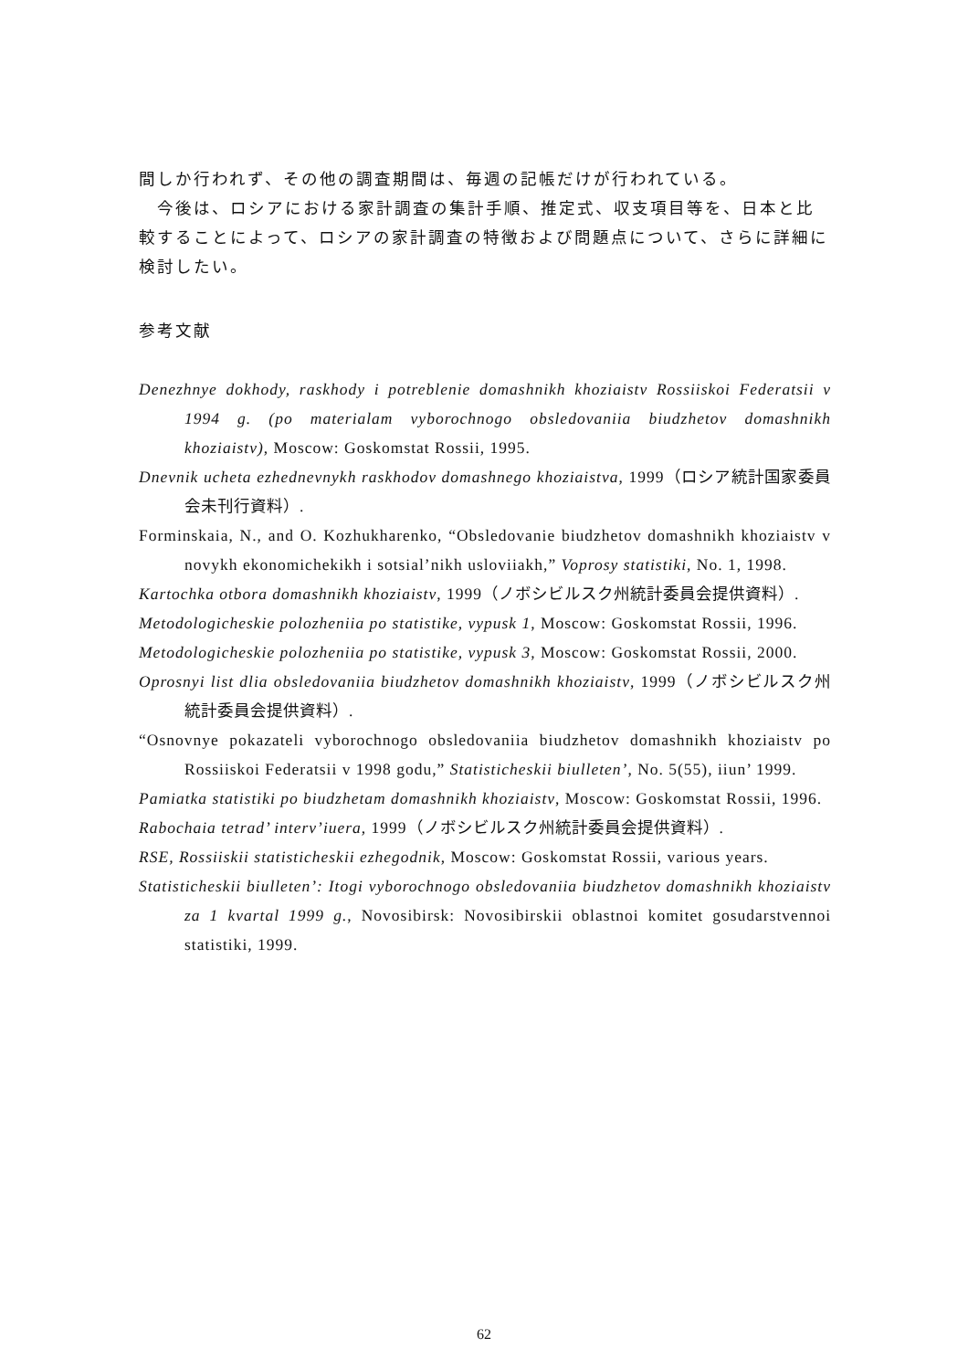間しか行われず、その他の調査期間は、毎週の記帳だけが行われている。
　今後は、ロシアにおける家計調査の集計手順、推定式、収支項目等を、日本と比較することによって、ロシアの家計調査の特徴および問題点について、さらに詳細に検討したい。
参考文献
Denezhnye dokhody, raskhody i potreblenie domashnikh khoziaistv Rossiiskoi Federatsii v 1994 g. (po materialam vyborochnogo obsledovaniia biudzhetov domashnikh khoziaistv), Moscow: Goskomstat Rossii, 1995.
Dnevnik ucheta ezhednevnykh raskhodov domashnego khoziaistva, 1999（ロシア統計国家委員会未刊行資料）.
Forminskaia, N., and O. Kozhukharenko, “Obsledovanie biudzhetov domashnikh khoziaistv v novykh ekonomichekikh i sotsial’nikh usloviiakh,” Voprosy statistiki, No. 1, 1998.
Kartochka otbora domashnikh khoziaistv, 1999（ノボシビルスク州統計委員会提供資料）.
Metodologicheskie polozheniia po statistike, vypusk 1, Moscow: Goskomstat Rossii, 1996.
Metodologicheskie polozheniia po statistike, vypusk 3, Moscow: Goskomstat Rossii, 2000.
Oprosnyi list dlia obsledovaniia biudzhetov domashnikh khoziaistv, 1999（ノボシビルスク州統計委員会提供資料）.
“Osnovnye pokazateli vyborochnogo obsledovaniia biudzhetov domashnikh khoziaistv po Rossiiskoi Federatsii v 1998 godu,” Statisticheskii biulleten’, No. 5(55), iiun’ 1999.
Pamiatka statistiki po biudzhetam domashnikh khoziaistv, Moscow: Goskomstat Rossii, 1996.
Rabochaia tetrad’ interv’iuera, 1999（ノボシビルスク州統計委員会提供資料）.
RSE, Rossiiskii statisticheskii ezhegodnik, Moscow: Goskomstat Rossii, various years.
Statisticheskii biulleten’: Itogi vyborochnogo obsledovaniia biudzhetov domashnikh khoziaistv za 1 kvartal 1999 g., Novosibirsk: Novosibirskii oblastnoi komitet gosudarstvennoi statistiki, 1999.
62